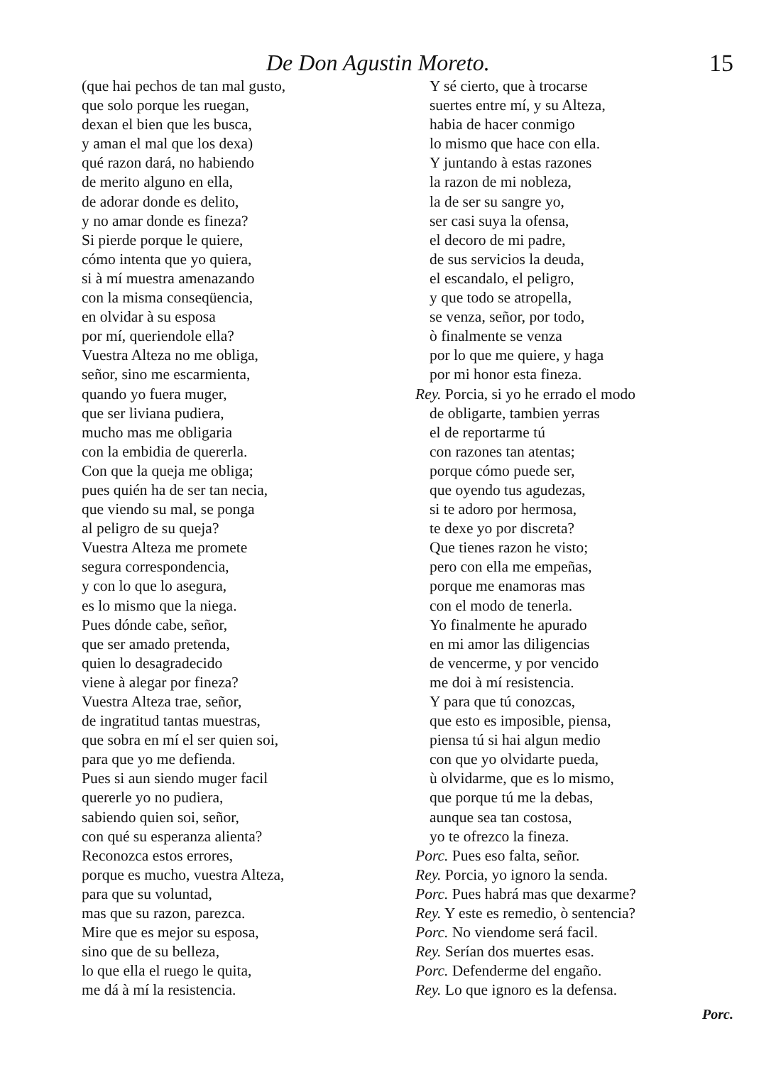De Don Agustin Moreto. 15
(que hai pechos de tan mal gusto,
que solo porque les ruegan,
dexan el bien que les busca,
y aman el mal que los dexa)
qué razon dará, no habiendo
de merito alguno en ella,
de adorar donde es delito,
y no amar donde es fineza?
Si pierde porque le quiere,
cómo intenta que yo quiera,
si à mí muestra amenazando
con la misma conseqüencia,
en olvidar à su esposa
por mí, queriendole ella?
Vuestra Alteza no me obliga,
señor, sino me escarmienta,
quando yo fuera muger,
que ser liviana pudiera,
mucho mas me obligaria
con la embidia de quererla.
Con que la queja me obliga;
pues quién ha de ser tan necia,
que viendo su mal, se ponga
al peligro de su queja?
Vuestra Alteza me promete
segura correspondencia,
y con lo que lo asegura,
es lo mismo que la niega.
Pues dónde cabe, señor,
que ser amado pretenda,
quien lo desagradecido
viene à alegar por fineza?
Vuestra Alteza trae, señor,
de ingratitud tantas muestras,
que sobra en mí el ser quien soi,
para que yo me defienda.
Pues si aun siendo muger facil
quererle yo no pudiera,
sabiendo quien soi, señor,
con qué su esperanza alienta?
Reconozca estos errores,
porque es mucho, vuestra Alteza,
para que su voluntad,
mas que su razon, parezca.
Mire que es mejor su esposa,
sino que de su belleza,
lo que ella el ruego le quita,
me dá à mí la resistencia.
Y sé cierto, que à trocarse
suertes entre mí, y su Alteza,
habia de hacer conmigo
lo mismo que hace con ella.
Y juntando à estas razones
la razon de mi nobleza,
la de ser su sangre yo,
ser casi suya la ofensa,
el decoro de mi padre,
de sus servicios la deuda,
el escandalo, el peligro,
y que todo se atropella,
se venza, señor, por todo,
ò finalmente se venza
por lo que me quiere, y haga
por mi honor esta fineza.
Rey. Porcia, si yo he errado el modo
de obligarte, tambien yerras
el de reportarme tú
con razones tan atentas;
porque cómo puede ser,
que oyendo tus agudezas,
si te adoro por hermosa,
te dexe yo por discreta?
Que tienes razon he visto;
pero con ella me empeñas,
porque me enamoras mas
con el modo de tenerla.
Yo finalmente he apurado
en mi amor las diligencias
de vencerme, y por vencido
me doi à mí resistencia.
Y para que tú conozcas,
que esto es imposible, piensa,
piensa tú si hai algun medio
con que yo olvidarte pueda,
ù olvidarme, que es lo mismo,
que porque tú me la debas,
aunque sea tan costosa,
yo te ofrezco la fineza.
Porc. Pues eso falta, señor.
Rey. Porcia, yo ignoro la senda.
Porc. Pues habrá mas que dexarme?
Rey. Y este es remedio, ò sentencia?
Porc. No viendome será facil.
Rey. Serían dos muertes esas.
Porc. Defenderme del engaño.
Rey. Lo que ignoro es la defensa.
Porc.